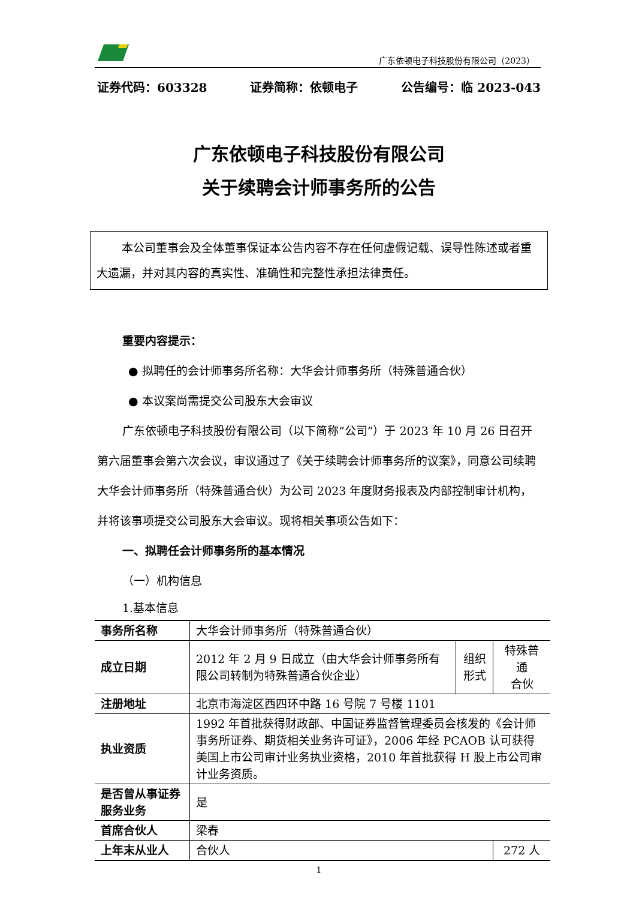广东依顿电子科技股份有限公司（2023）
证券代码：603328 证券简称：依顿电子 公告编号：临 2023-043
广东依顿电子科技股份有限公司
关于续聘会计师事务所的公告
本公司董事会及全体董事保证本公告内容不存在任何虚假记载、误导性陈述或者重大遗漏，并对其内容的真实性、准确性和完整性承担法律责任。
重要内容提示：
● 拟聘任的会计师事务所名称：大华会计师事务所（特殊普通合伙）
● 本议案尚需提交公司股东大会审议
广东依顿电子科技股份有限公司（以下简称“公司”）于 2023 年 10 月 26 日召开第六届董事会第六次会议，审议通过了《关于续聘会计师事务所的议案》，同意公司续聘大华会计师事务所（特殊普通合伙）为公司 2023 年度财务报表及内部控制审计机构，并将该事项提交公司股东大会审议。现将相关事项公告如下：
一、拟聘任会计师事务所的基本情况
（一）机构信息
1.基本信息
| 事务所名称 | 大华会计师事务所（特殊普通合伙） | | |
| 成立日期 | 2012 年 2 月 9 日成立（由大华会计师事务所有限公司转制为特殊普通合伙企业） | 组织 形式 | 特殊普通 合伙 |
| 注册地址 | 北京市海淀区西四环中路 16 号院 7 号楼 1101 | | |
| 执业资质 | 1992 年首批获得财政部、中国证券监督管理委员会核发的《会计师事务所证券、期货相关业务许可证》，2006 年经 PCAOB 认可获得美国上市公司审计业务执业资格，2010 年首批获得 H 股上市公司审计业务资质。 | | |
| 是否曾从事证券服务业务 | 是 | | |
| 首席合伙人 | 梁春 | | |
| 上年末从业人 | 合伙人 | | 272 人 |
1